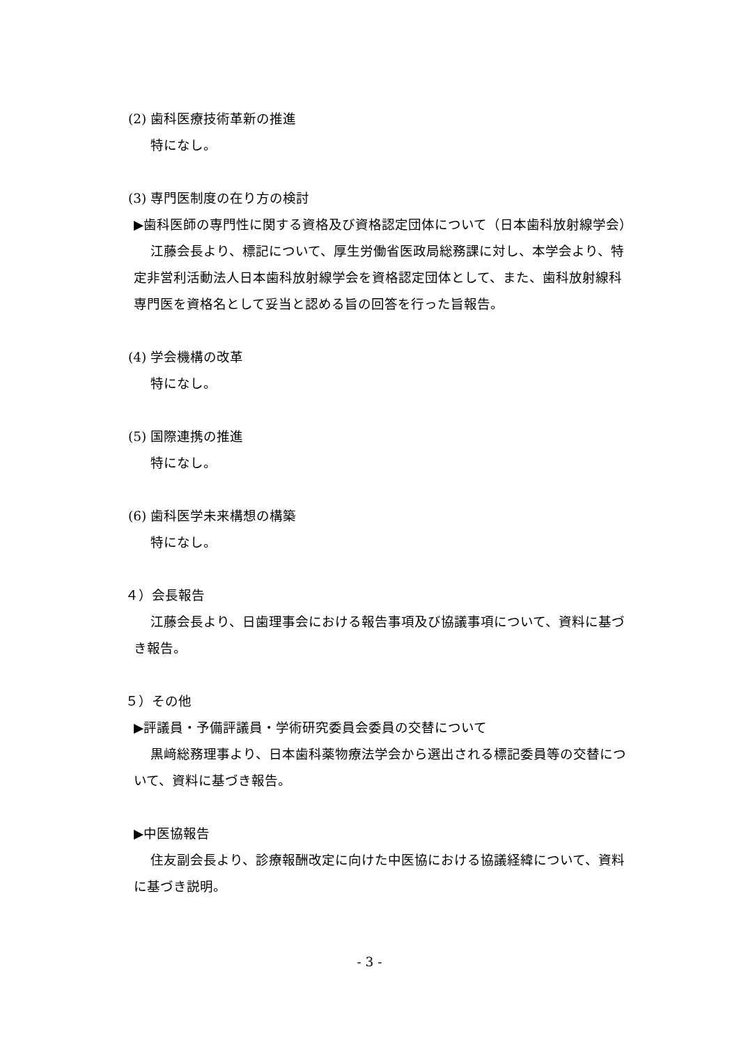(2) 歯科医療技術革新の推進
特になし。
(3) 専門医制度の在り方の検討
▶歯科医師の専門性に関する資格及び資格認定団体について（日本歯科放射線学会）
江藤会長より、標記について、厚生労働省医政局総務課に対し、本学会より、特定非営利活動法人日本歯科放射線学会を資格認定団体として、また、歯科放射線科専門医を資格名として妥当と認める旨の回答を行った旨報告。
(4) 学会機構の改革
特になし。
(5) 国際連携の推進
特になし。
(6) 歯科医学未来構想の構築
特になし。
４）会長報告
江藤会長より、日歯理事会における報告事項及び協議事項について、資料に基づき報告。
５）その他
▶評議員・予備評議員・学術研究委員会委員の交替について
黒﨑総務理事より、日本歯科薬物療法学会から選出される標記委員等の交替について、資料に基づき報告。
▶中医協報告
住友副会長より、診療報酬改定に向けた中医協における協議経緯について、資料に基づき説明。
- 3 -